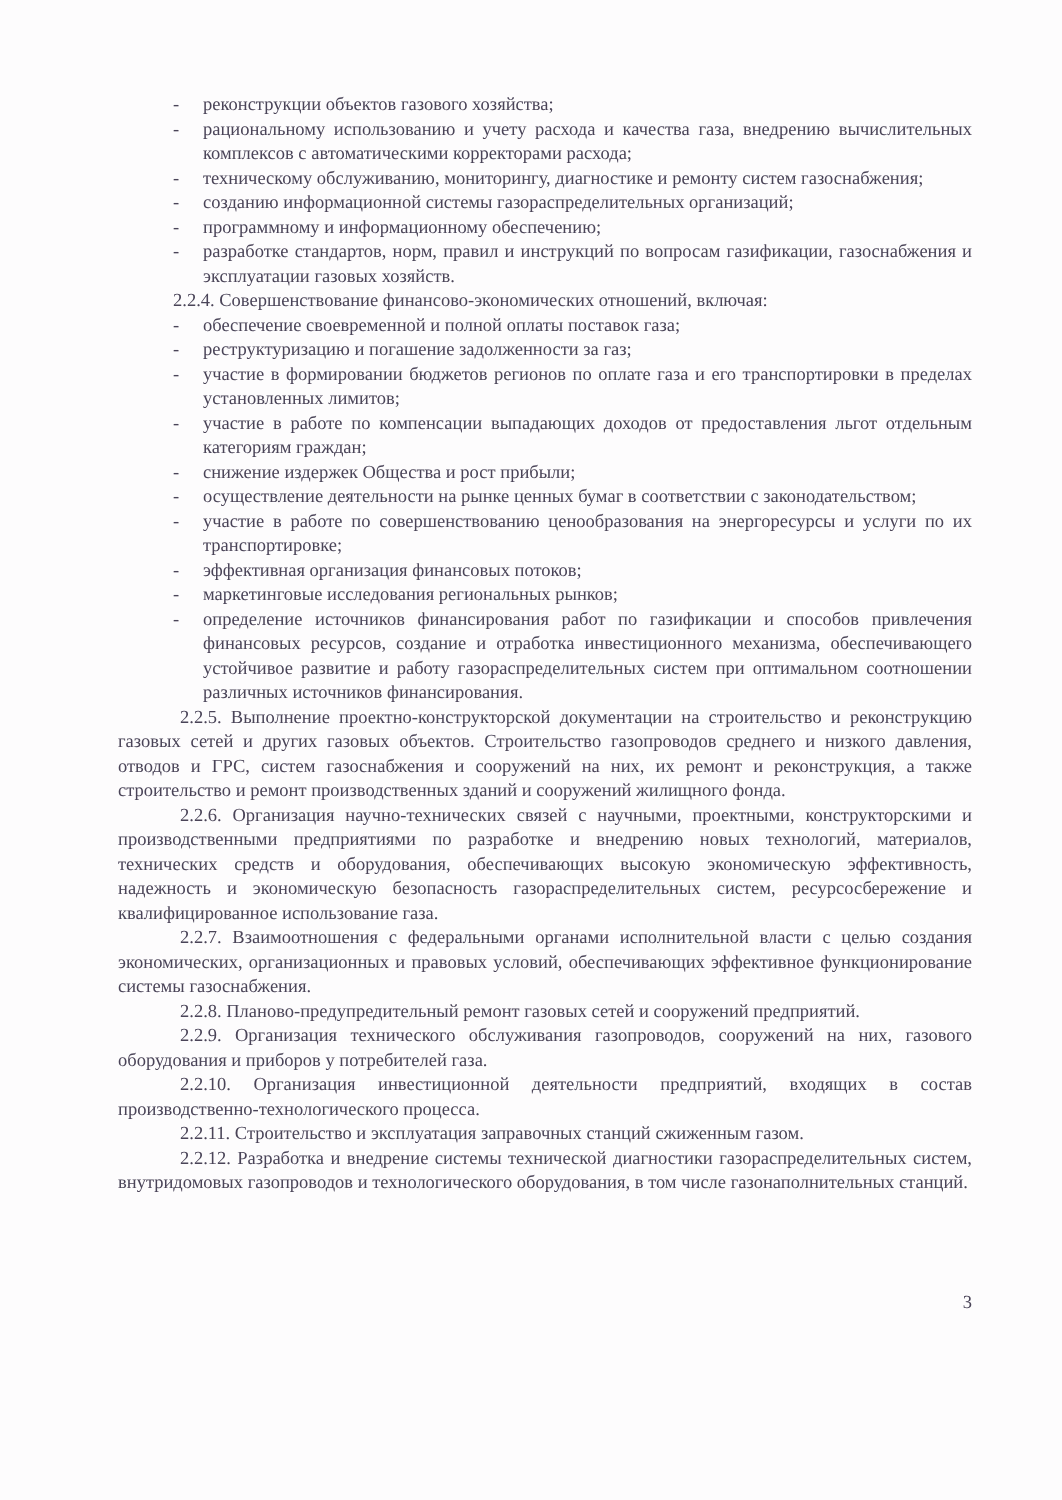- реконструкции объектов газового хозяйства;
- рациональному использованию и учету расхода и качества газа, внедрению вычислительных комплексов с автоматическими корректорами расхода;
- техническому обслуживанию, мониторингу, диагностике и ремонту систем газоснабжения;
- созданию информационной системы газораспределительных организаций;
- программному и информационному обеспечению;
- разработке стандартов, норм, правил и инструкций по вопросам газификации, газоснабжения и эксплуатации газовых хозяйств.
2.2.4. Совершенствование финансово-экономических отношений, включая:
- обеспечение своевременной и полной оплаты поставок газа;
- реструктуризацию и погашение задолженности за газ;
- участие в формировании бюджетов регионов по оплате газа и его транспортировки в пределах установленных лимитов;
- участие в работе по компенсации выпадающих доходов от предоставления льгот отдельным категориям граждан;
- снижение издержек Общества и рост прибыли;
- осуществление деятельности на рынке ценных бумаг в соответствии с законодательством;
- участие в работе по совершенствованию ценообразования на энергоресурсы и услуги по их транспортировке;
- эффективная организация финансовых потоков;
- маркетинговые исследования региональных рынков;
- определение источников финансирования работ по газификации и способов привлечения финансовых ресурсов, создание и отработка инвестиционного механизма, обеспечивающего устойчивое развитие и работу газораспределительных систем при оптимальном соотношении различных источников финансирования.
2.2.5. Выполнение проектно-конструкторской документации на строительство и реконструкцию газовых сетей и других газовых объектов. Строительство газопроводов среднего и низкого давления, отводов и ГРС, систем газоснабжения и сооружений на них, их ремонт и реконструкция, а также строительство и ремонт производственных зданий и сооружений жилищного фонда.
2.2.6. Организация научно-технических связей с научными, проектными, конструкторскими и производственными предприятиями по разработке и внедрению новых технологий, материалов, технических средств и оборудования, обеспечивающих высокую экономическую эффективность, надежность и экономическую безопасность газораспределительных систем, ресурсосбережение и квалифицированное использование газа.
2.2.7. Взаимоотношения с федеральными органами исполнительной власти с целью создания экономических, организационных и правовых условий, обеспечивающих эффективное функционирование системы газоснабжения.
2.2.8. Планово-предупредительный ремонт газовых сетей и сооружений предприятий.
2.2.9. Организация технического обслуживания газопроводов, сооружений на них, газового оборудования и приборов у потребителей газа.
2.2.10. Организация инвестиционной деятельности предприятий, входящих в состав производственно-технологического процесса.
2.2.11. Строительство и эксплуатация заправочных станций сжиженным газом.
2.2.12. Разработка и внедрение системы технической диагностики газораспределительных систем, внутридомовых газопроводов и технологического оборудования, в том числе газонаполнительных станций.
3